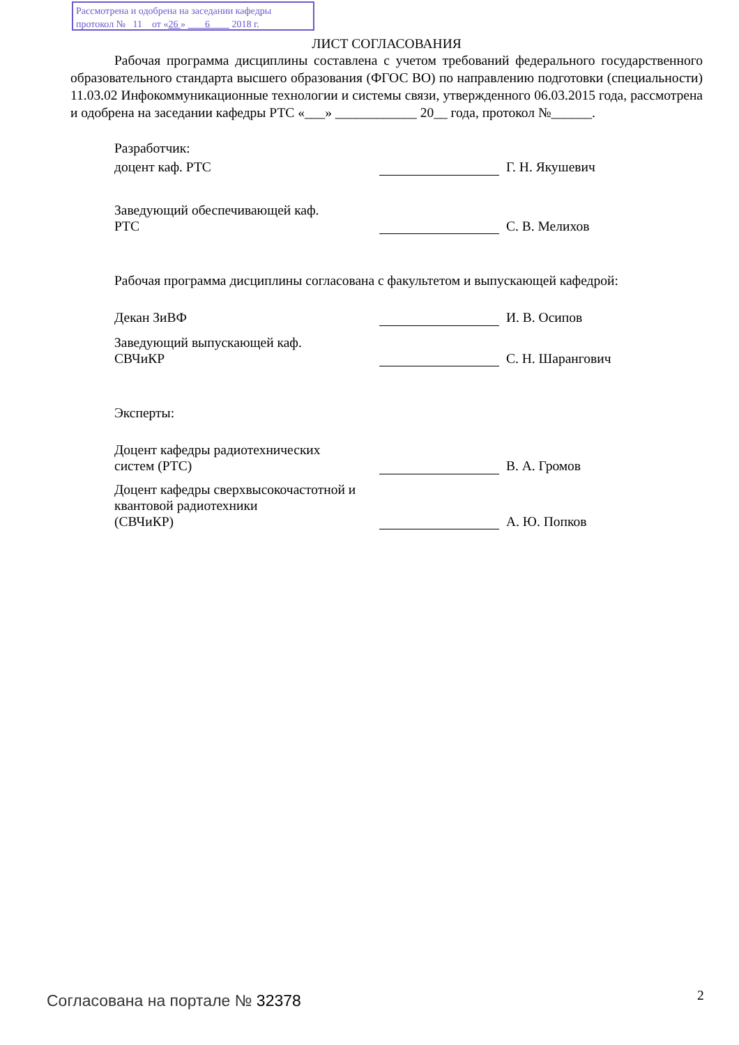Рассмотрена и одобрена на заседании кафедры
протокол № 11 от «26 » 6 2018 г.
ЛИСТ СОГЛАСОВАНИЯ
Рабочая программа дисциплины составлена с учетом требований федерального государственного образовательного стандарта высшего образования (ФГОС ВО) по направлению подготовки (специальности) 11.03.02 Инфокоммуникационные технологии и системы связи, утвержденного 06.03.2015 года, рассмотрена и одобрена на заседании кафедры РТС «___» ____________ 20__ года, протокол №______.
Разработчик:
| доцент каф. РТС | | Г. Н. Якушевич |
| Заведующий обеспечивающей каф. РТС | | С. В. Мелихов |
Рабочая программа дисциплины согласована с факультетом и выпускающей кафедрой:
| Декан ЗиВФ | | И. В. Осипов |
| Заведующий выпускающей каф. СВЧиКР | | С. Н. Шарангович |
Эксперты:
| Доцент кафедры радиотехнических систем (РТС) | | В. А. Громов |
| Доцент кафедры сверхвысокочастотной и квантовой радиотехники (СВЧиКР) | | А. Ю. Попков |
Согласована на портале № 32378 2